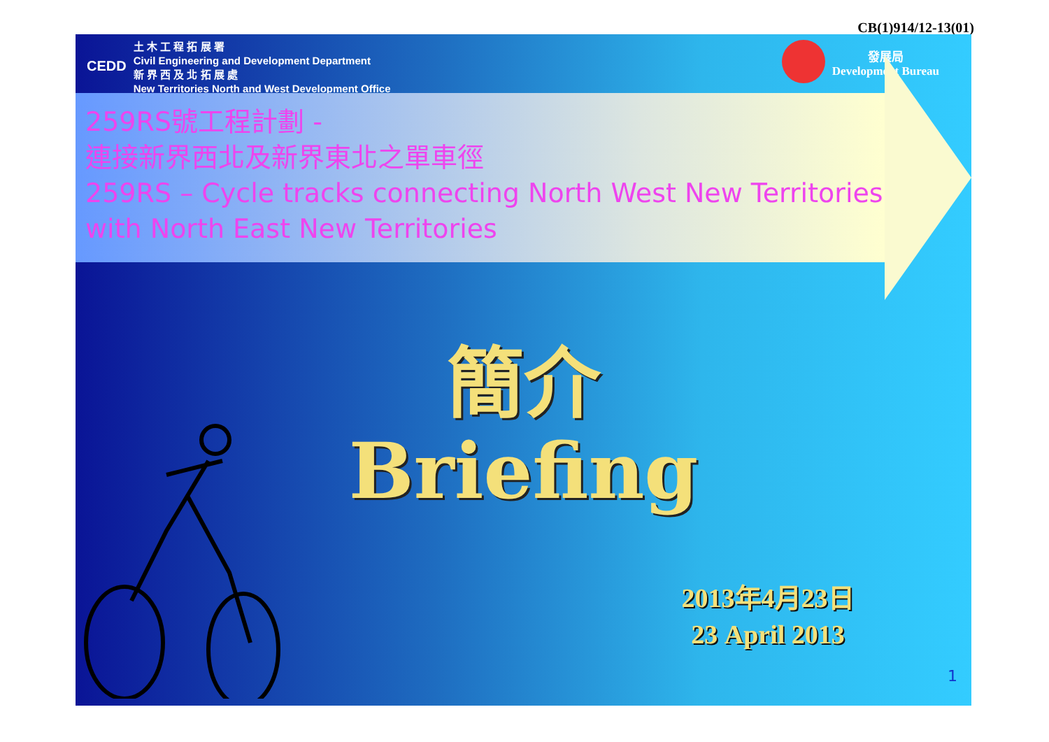CB(1)914/12-13(01)
CEDD
土 木 工 程 拓 展 署
Civil Engineering and Development Department
新 界 西 及 北 拓 展 處
New Territories North and West Development Office
發展局
Development Bureau
259RS號工程計劃 -
連接新界西北及新界東北之單車徑
259RS – Cycle tracks connecting North West New Territories
with North East New Territories
簡介
Briefing
2013年4月23日
23 April 2013
1